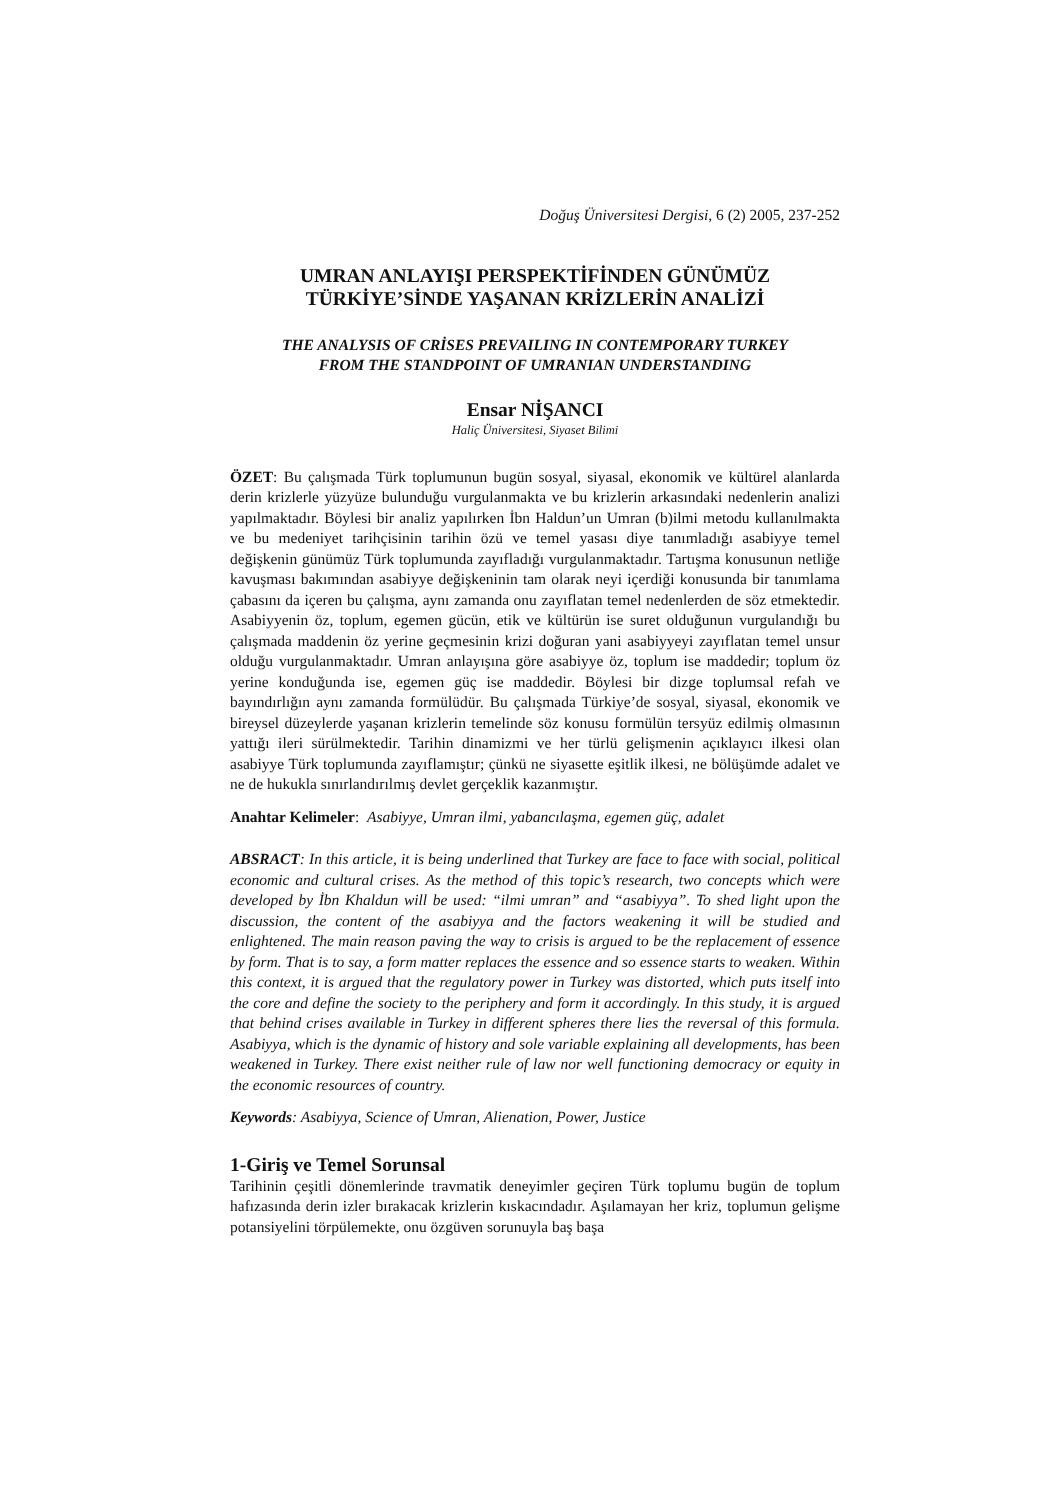Doğuş Üniversitesi Dergisi, 6 (2) 2005, 237-252
UMRAN ANLAYIŞI PERSPEKTİFİNDEN GÜNÜMÜZ
TÜRKİYE’SİNDE YAŞANAN KRİZLERİN ANALİZİ
THE ANALYSIS OF CRİSES PREVAILING IN CONTEMPORARY TURKEY
FROM THE STANDPOINT OF UMRANIAN UNDERSTANDING
Ensar NİŞANCI
Haliç Üniversitesi, Siyaset Bilimi
ÖZET: Bu çalışmada Türk toplumunun bugün sosyal, siyasal, ekonomik ve kültürel alanlarda derin krizlerle yüzyüze bulunduğu vurgulanmakta ve bu krizlerin arkasındaki nedenlerin analizi yapılmaktadır. Böylesi bir analiz yapılırken İbn Haldun’un Umran (b)ilmi metodu kullanılmakta ve bu medeniyet tarihçisinin tarihin özü ve temel yasası diye tanımladığı asabiyye temel değişkenin günümüz Türk toplumunda zayıfladığı vurgulanmaktadır. Tartışma konusunun netliğe kavuşması bakımından asabiyye değişkeninin tam olarak neyi içerdiği konusunda bir tanımlama çabasını da içeren bu çalışma, aynı zamanda onu zayıflatan temel nedenlerden de söz etmektedir. Asabiyyenin öz, toplum, egemen gücün, etik ve kültürün ise suret olduğunun vurgulandığı bu çalışmada maddenin öz yerine geçmesinin krizi doğuran yani asabiyyeyi zayıflatan temel unsur olduğu vurgulanmaktadır. Umran anlayışına göre asabiyye öz, toplum ise maddedir; toplum öz yerine konduğunda ise, egemen güç ise maddedir. Böylesi bir dizge toplumsal refah ve bayındırlığın aynı zamanda formülüdür. Bu çalışmada Türkiye’de sosyal, siyasal, ekonomik ve bireysel düzeylerde yaşanan krizlerin temelinde söz konusu formülün tersyüz edilmiş olmasının yattığı ileri sürülmektedir. Tarihin dinamizmi ve her türlü gelişmenin açıklayıcı ilkesi olan asabiyye Türk toplumunda zayıflamıştır; çünkü ne siyasette eşitlik ilkesi, ne bölüşümde adalet ve ne de hukukla sınırlandırılmış devlet gerçeklik kazanmıştır.
Anahtar Kelimeler: Asabiyye, Umran ilmi, yabancılaşma, egemen güç, adalet
ABSRACT: In this article, it is being underlined that Turkey are face to face with social, political economic and cultural crises. As the method of this topic’s research, two concepts which were developed by İbn Khaldun will be used: “ilmi umran” and “asabiyya”. To shed light upon the discussion, the content of the asabiyya and the factors weakening it will be studied and enlightened. The main reason paving the way to crisis is argued to be the replacement of essence by form. That is to say, a form matter replaces the essence and so essence starts to weaken. Within this context, it is argued that the regulatory power in Turkey was distorted, which puts itself into the core and define the society to the periphery and form it accordingly. In this study, it is argued that behind crises available in Turkey in different spheres there lies the reversal of this formula. Asabiyya, which is the dynamic of history and sole variable explaining all developments, has been weakened in Turkey. There exist neither rule of law nor well functioning democracy or equity in the economic resources of country.
Keywords: Asabiyya, Science of Umran, Alienation, Power, Justice
1-Giriş ve Temel Sorunsal
Tarihinin çeşitli dönemlerinde travmatik deneyimler geçiren Türk toplumu bugün de toplum hafızasında derin izler bırakacak krizlerin kıskacındadır. Aşılamayan her kriz, toplumun gelişme potansiyelini törpülemekte, onu özgüven sorunuyla baş başa